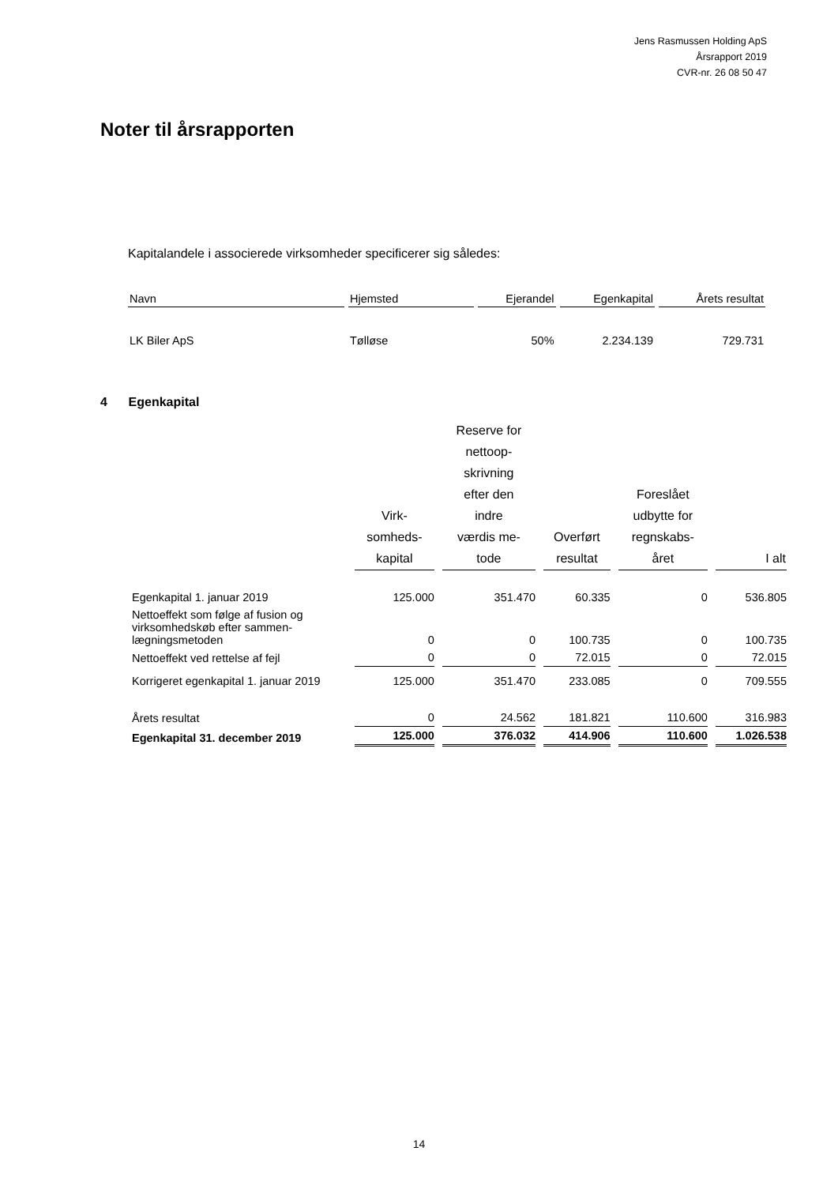Jens Rasmussen Holding ApS
Årsrapport 2019
CVR-nr. 26 08 50 47
Noter til årsrapporten
Kapitalandele i associerede virksomheder specificerer sig således:
| Navn | Hjemsted | Ejerandel | Egenkapital | Årets resultat |
| --- | --- | --- | --- | --- |
| LK Biler ApS | Tølløse | 50% | 2.234.139 | 729.731 |
4 Egenkapital
| | Virk- somheds- kapital | Reserve for nettoop- skrivning efter den indre værdis me- tode | Overført resultat | Foreslået udbytte for regnskabs- året | I alt |
| --- | --- | --- | --- | --- | --- |
| Egenkapital 1. januar 2019 | 125.000 | 351.470 | 60.335 | 0 | 536.805 |
| Nettoeffekt som følge af fusion og virksomhedskøb efter sammen-lægningsmetoden | 0 | 0 | 100.735 | 0 | 100.735 |
| Nettoeffekt ved rettelse af fejl | 0 | 0 | 72.015 | 0 | 72.015 |
| Korrigeret egenkapital 1. januar 2019 | 125.000 | 351.470 | 233.085 | 0 | 709.555 |
| Årets resultat | 0 | 24.562 | 181.821 | 110.600 | 316.983 |
| Egenkapital 31. december 2019 | 125.000 | 376.032 | 414.906 | 110.600 | 1.026.538 |
14